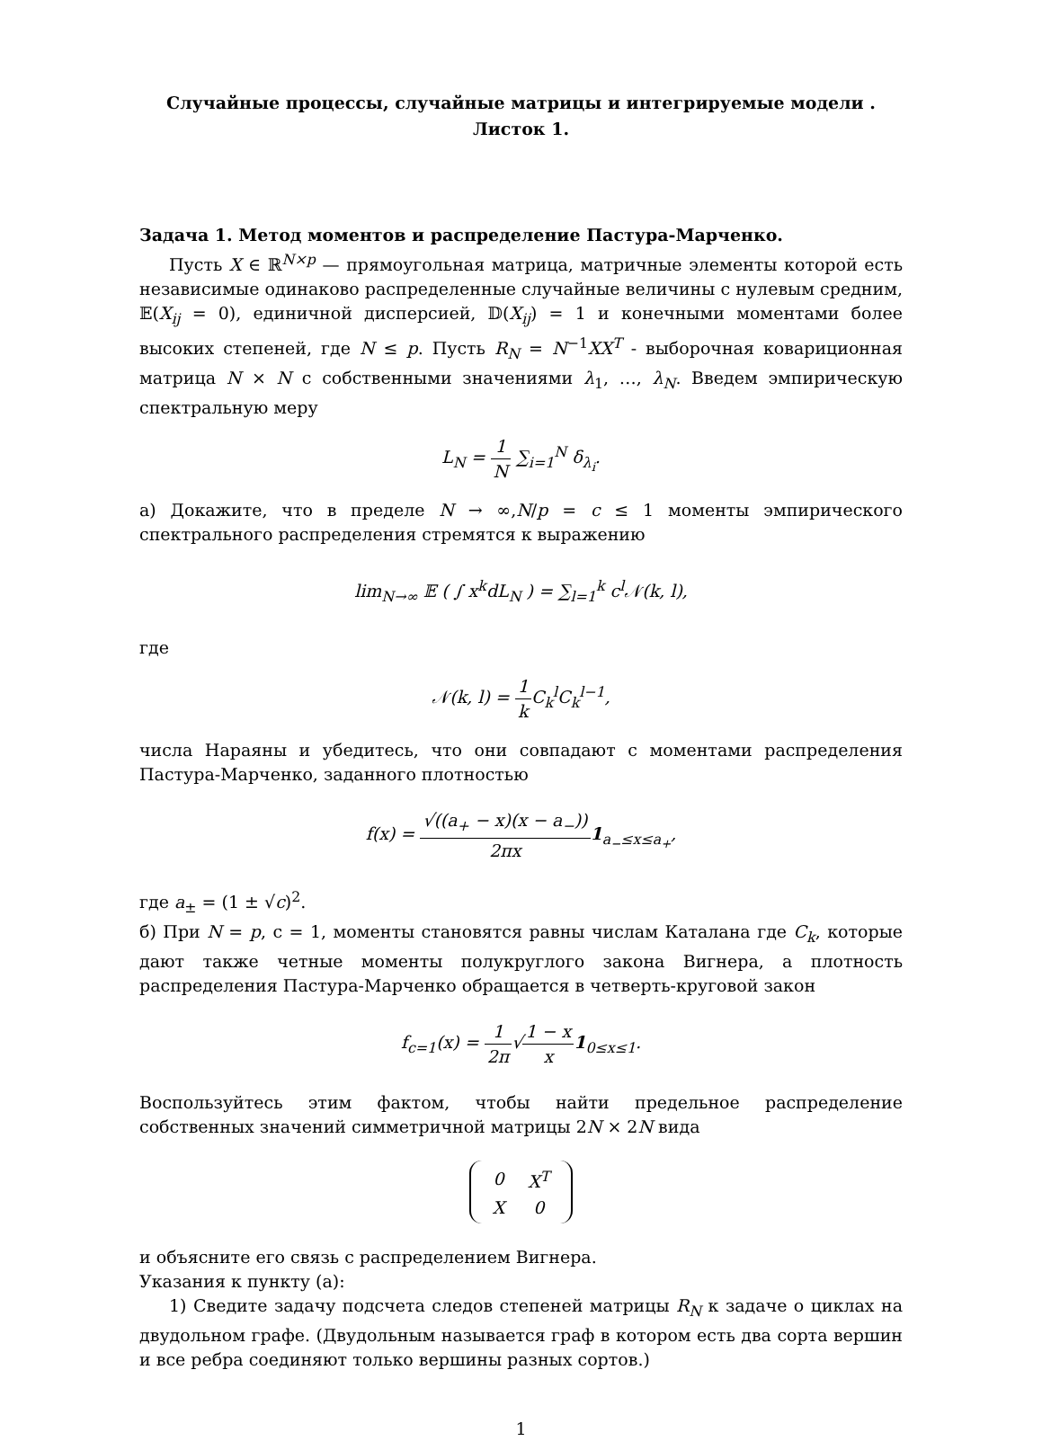Случайные процессы, случайные матрицы и интегрируемые модели .
Листок 1.
Задача 1. Метод моментов и распределение Пастура-Марченко.
Пусть X ∈ ℝ<sup>N×p</sup> — прямоугольная матрица, матричные элементы которой есть независимые одинаково распределенные случайные величины с нулевым средним, 𝔼(X<sub>ij</sub> = 0), единичной дисперсией, 𝔻(X<sub>ij</sub>) = 1 и конечными моментами более высоких степеней, где N ≤ p. Пусть R<sub>N</sub> = N<sup>−1</sup>XX<sup>T</sup> - выборочная ковариционная матрица N × N с собственными значениями λ<sub>1</sub>, …, λ<sub>N</sub>. Введем эмпирическую спектральную меру
L<sub>N</sub> = 1 N ∑<sub>i=1</sub><sup>N</sup> δ<sub>λ<sub>i</sub></sub>.
а) Докажите, что в пределе N → ∞,N/p = c ≤ 1 моменты эмпирического спектрального распределения стремятся к выражению
lim<sub>N→∞</sub> 𝔼 ( ∫ x<sup>k</sup>dL<sub>N</sub> ) = ∑<sub>l=1</sub><sup>k</sup> c<sup>l</sup>𝒩(k, l),
где
𝒩(k, l) = 1 k C<sub>k</sub><sup>l</sup>C<sub>k</sub><sup>l−1</sup>,
числа Нараяны и убедитесь, что они совпадают с моментами распределения Пастура-Марченко, заданного плотностью
f(x) = √((a<sub>+</sub> − x)(x − a<sub>−</sub>)) 2πx 1<sub>a<sub>−</sub>≤x≤a<sub>+</sub></sub>,
где a<sub>±</sub> = (1 ± √c)<sup>2</sup>.
б) При N = p, c = 1, моменты становятся равны числам Каталана где C<sub>k</sub>, которые дают также четные моменты полукруглого закона Вигнера, а плотность распределения Пастура-Марченко обращается в четверть-круговой закон
f<sub>c=1</sub>(x) = 1 2π√1 − x x 1<sub>0≤x≤1</sub>.
Воспользуйтесь этим фактом, чтобы найти предельное распределение собственных значений симметричной матрицы 2N × 2N вида
| 0 | X<sup>T</sup> |
| X | 0 |
и объясните его связь с распределением Вигнера.
Указания к пункту (a):
1) Сведите задачу подсчета следов степеней матрицы R<sub>N</sub> к задаче о циклах на двудольном графе. (Двудольным называется граф в котором есть два сорта вершин и все ребра соединяют только вершины разных сортов.)
1